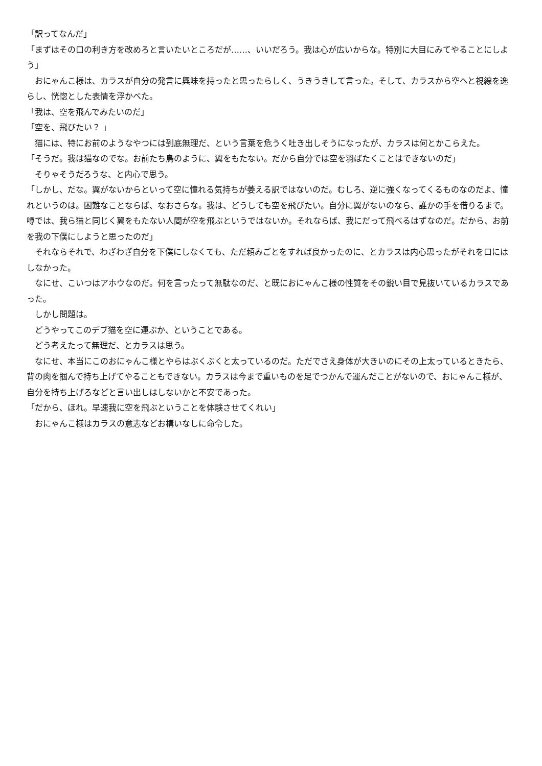「訳ってなんだ」
「まずはその口の利き方を改めろと言いたいところだが……、いいだろう。我は心が広いからな。特別に大目にみてやることにしよう」
　おにゃんこ様は、カラスが自分の発言に興味を持ったと思ったらしく、うきうきして言った。そして、カラスから空へと視線を逸らし、恍惚とした表情を浮かべた。
「我は、空を飛んでみたいのだ」
「空を、飛びたい？ 」
　猫には、特にお前のようなやつには到底無理だ、という言葉を危うく吐き出しそうになったが、カラスは何とかこらえた。
「そうだ。我は猫なのでな。お前たち鳥のように、翼をもたない。だから自分では空を羽ばたくことはできないのだ」
　そりゃそうだろうな、と内心で思う。
「しかし、だな。翼がないからといって空に憧れる気持ちが萎える訳ではないのだ。むしろ、逆に強くなってくるものなのだよ、憧れというのは。困難なことならば、なおさらな。我は、どうしても空を飛びたい。自分に翼がないのなら、誰かの手を借りるまで。噂では、我ら猫と同じく翼をもたない人間が空を飛ぶというではないか。それならば、我にだって飛べるはずなのだ。だから、お前を我の下僕にしようと思ったのだ」
　それならそれで、わざわざ自分を下僕にしなくても、ただ頼みごとをすれば良かったのに、とカラスは内心思ったがそれを口にはしなかった。
　なにせ、こいつはアホウなのだ。何を言ったって無駄なのだ、と既におにゃんこ様の性質をその鋭い目で見抜いているカラスであった。
　しかし問題は。
　どうやってこのデブ猫を空に運ぶか、ということである。
　どう考えたって無理だ、とカラスは思う。
　なにせ、本当にこのおにゃんこ様とやらはぶくぶくと太っているのだ。ただでさえ身体が大きいのにその上太っているときたら、背の肉を掴んで持ち上げてやることもできない。カラスは今まで重いものを足でつかんで運んだことがないので、おにゃんこ様が、自分を持ち上げろなどと言い出しはしないかと不安であった。
「だから、ほれ。早速我に空を飛ぶということを体験させてくれい」
　おにゃんこ様はカラスの意志などお構いなしに命令した。